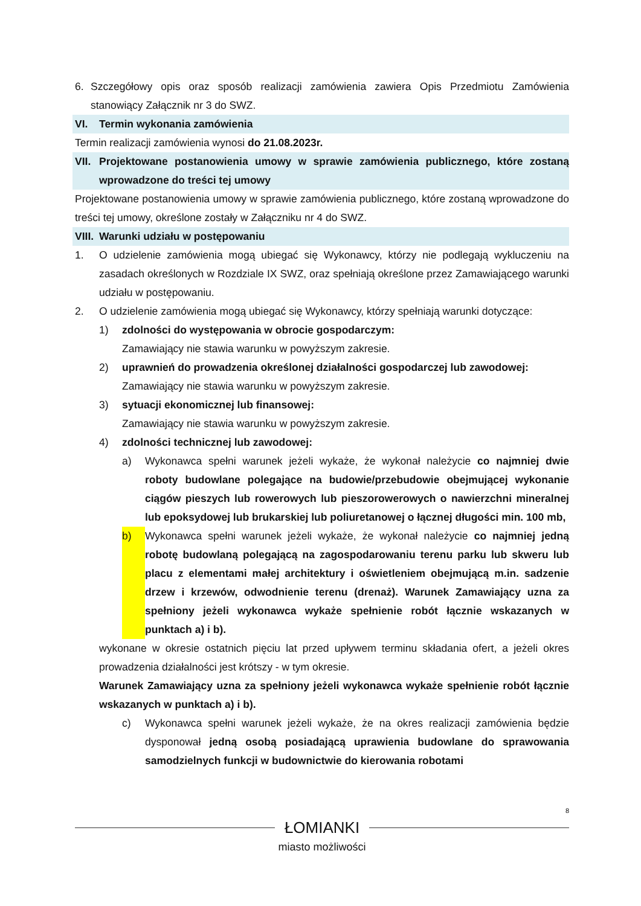6. Szczegółowy opis oraz sposób realizacji zamówienia zawiera Opis Przedmiotu Zamówienia stanowiący Załącznik nr 3 do SWZ.
VI. Termin wykonania zamówienia
Termin realizacji zamówienia wynosi do 21.08.2023r.
VII. Projektowane postanowienia umowy w sprawie zamówienia publicznego, które zostaną wprowadzone do treści tej umowy
Projektowane postanowienia umowy w sprawie zamówienia publicznego, które zostaną wprowadzone do treści tej umowy, określone zostały w Załączniku nr 4 do SWZ.
VIII. Warunki udziału w postępowaniu
1. O udzielenie zamówienia mogą ubiegać się Wykonawcy, którzy nie podlegają wykluczeniu na zasadach określonych w Rozdziale IX SWZ, oraz spełniają określone przez Zamawiającego warunki udziału w postępowaniu.
2. O udzielenie zamówienia mogą ubiegać się Wykonawcy, którzy spełniają warunki dotyczące:
1) zdolności do występowania w obrocie gospodarczym:
Zamawiający nie stawia warunku w powyższym zakresie.
2) uprawnień do prowadzenia określonej działalności gospodarczej lub zawodowej:
Zamawiający nie stawia warunku w powyższym zakresie.
3) sytuacji ekonomicznej lub finansowej:
Zamawiający nie stawia warunku w powyższym zakresie.
4) zdolności technicznej lub zawodowej:
a) Wykonawca spełni warunek jeżeli wykaże, że wykonał należycie co najmniej dwie roboty budowlane polegające na budowie/przebudowie obejmującej wykonanie ciągów pieszych lub rowerowych lub pieszorowerowych o nawierzchni mineralnej lub epoksydowej lub brukarskiej lub poliuretanowej o łącznej długości min. 100 mb,
b) Wykonawca spełni warunek jeżeli wykaże, że wykonał należycie co najmniej jedną robotę budowlaną polegającą na zagospodarowaniu terenu parku lub skweru lub placu z elementami małej architektury i oświetleniem obejmującą m.in. sadzenie drzew i krzewów, odwodnienie terenu (drenaż). Warunek Zamawiający uzna za spełniony jeżeli wykonawca wykaże spełnienie robót łącznie wskazanych w punktach a) i b).
wykonane w okresie ostatnich pięciu lat przed upływem terminu składania ofert, a jeżeli okres prowadzenia działalności jest krótszy - w tym okresie.
Warunek Zamawiający uzna za spełniony jeżeli wykonawca wykaże spełnienie robót łącznie wskazanych w punktach a) i b).
c) Wykonawca spełni warunek jeżeli wykaże, że na okres realizacji zamówienia będzie dysponował jedną osobą posiadającą uprawienia budowlane do sprawowania samodzielnych funkcji w budownictwie do kierowania robotami
8
ŁOMIANKI
miasto możliwości